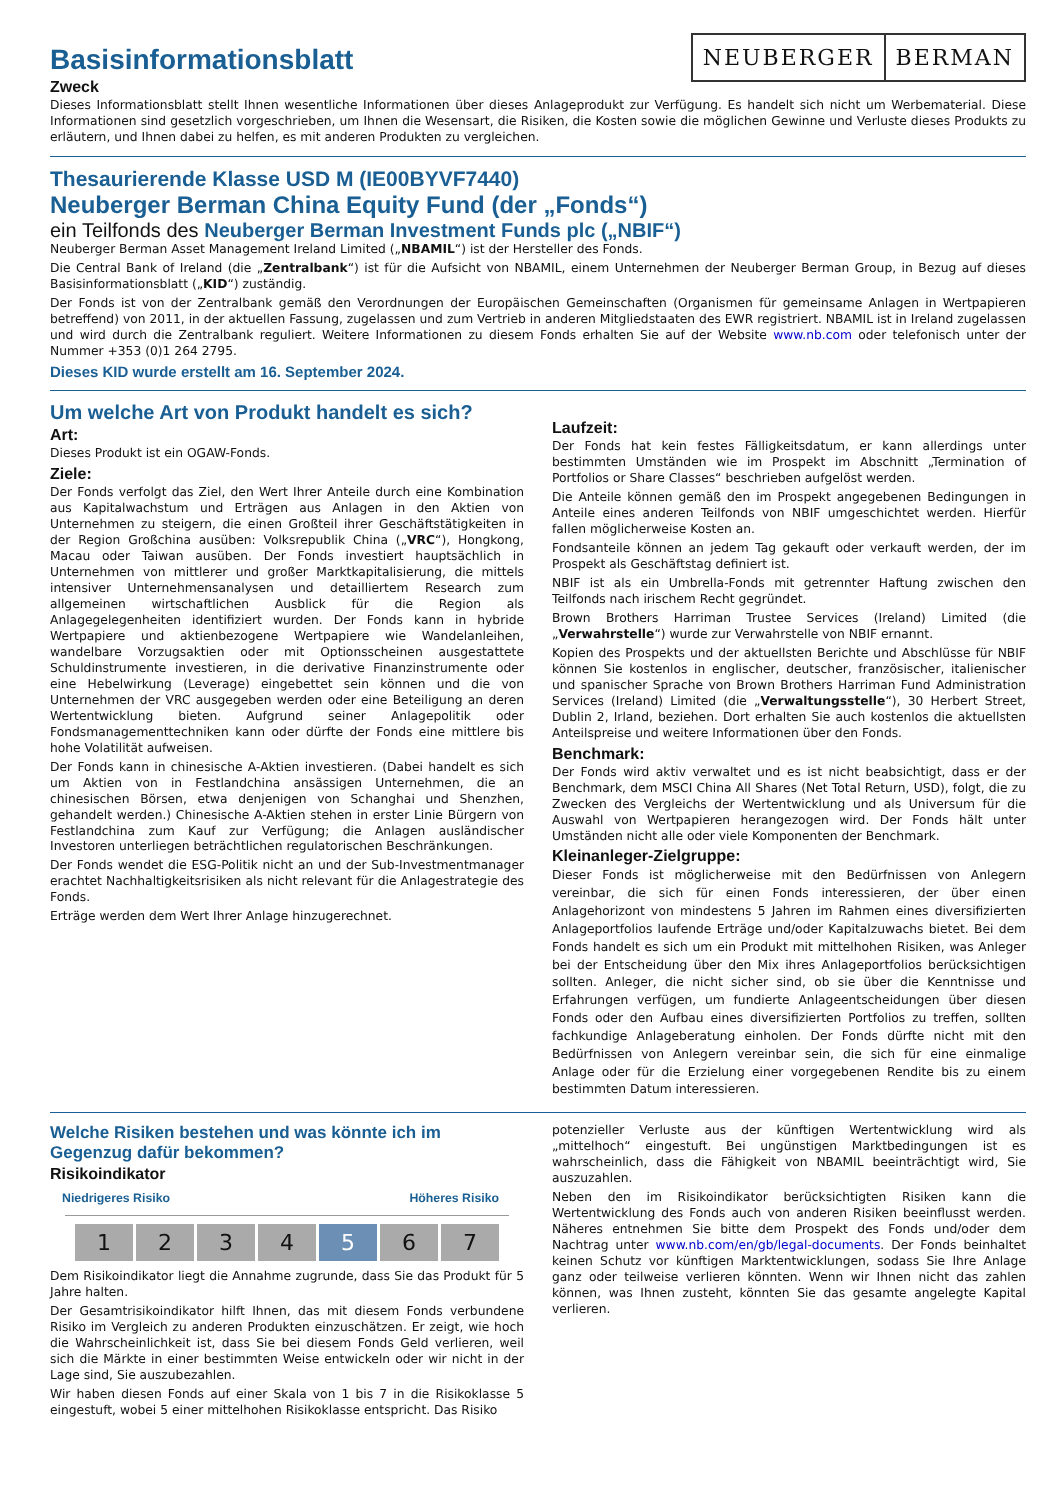NEUBERGER BERMAN
Basisinformationsblatt
Zweck
Dieses Informationsblatt stellt Ihnen wesentliche Informationen über dieses Anlageprodukt zur Verfügung. Es handelt sich nicht um Werbematerial. Diese Informationen sind gesetzlich vorgeschrieben, um Ihnen die Wesensart, die Risiken, die Kosten sowie die möglichen Gewinne und Verluste dieses Produkts zu erläutern, und Ihnen dabei zu helfen, es mit anderen Produkten zu vergleichen.
Thesaurierende Klasse USD M (IE00BYVF7440)
Neuberger Berman China Equity Fund (der „Fonds“)
ein Teilfonds des Neuberger Berman Investment Funds plc („NBIF“)
Neuberger Berman Asset Management Ireland Limited („NBAMIL“) ist der Hersteller des Fonds.
Die Central Bank of Ireland (die „Zentralbank“) ist für die Aufsicht von NBAMIL, einem Unternehmen der Neuberger Berman Group, in Bezug auf dieses Basisinformationsblatt („KID“) zuständig.
Der Fonds ist von der Zentralbank gemäß den Verordnungen der Europäischen Gemeinschaften (Organismen für gemeinsame Anlagen in Wertpapieren betreffend) von 2011, in der aktuellen Fassung, zugelassen und zum Vertrieb in anderen Mitgliedstaaten des EWR registriert. NBAMIL ist in Ireland zugelassen und wird durch die Zentralbank reguliert. Weitere Informationen zu diesem Fonds erhalten Sie auf der Website www.nb.com oder telefonisch unter der Nummer +353 (0)1 264 2795.
Dieses KID wurde erstellt am 16. September 2024.
Um welche Art von Produkt handelt es sich?
Art:
Dieses Produkt ist ein OGAW-Fonds.
Ziele:
Der Fonds verfolgt das Ziel, den Wert Ihrer Anteile durch eine Kombination aus Kapitalwachstum und Erträgen aus Anlagen in den Aktien von Unternehmen zu steigern, die einen Großteil ihrer Geschäftstätigkeiten in der Region Großchina ausüben: Volksrepublik China („VRC“), Hongkong, Macau oder Taiwan ausüben. Der Fonds investiert hauptsächlich in Unternehmen von mittlerer und großer Marktkapitalisierung, die mittels intensiver Unternehmensanalysen und detailliertem Research zum allgemeinen wirtschaftlichen Ausblick für die Region als Anlagegelegenheiten identifiziert wurden. Der Fonds kann in hybride Wertpapiere und aktienbezogene Wertpapiere wie Wandelanleihen, wandelbare Vorzugsaktien oder mit Optionsscheinen ausgestattete Schuldinstrumente investieren, in die derivative Finanzinstrumente oder eine Hebelwirkung (Leverage) eingebettet sein können und die von Unternehmen der VRC ausgegeben werden oder eine Beteiligung an deren Wertentwicklung bieten. Aufgrund seiner Anlagepolitik oder Fondsmanagementtechniken kann oder dürfte der Fonds eine mittlere bis hohe Volatilität aufweisen.
Der Fonds kann in chinesische A-Aktien investieren. (Dabei handelt es sich um Aktien von in Festlandchina ansässigen Unternehmen, die an chinesischen Börsen, etwa denjenigen von Schanghai und Shenzhen, gehandelt werden.) Chinesische A-Aktien stehen in erster Linie Bürgern von Festlandchina zum Kauf zur Verfügung; die Anlagen ausländischer Investoren unterliegen beträchtlichen regulatorischen Beschränkungen.
Der Fonds wendet die ESG-Politik nicht an und der Sub-Investmentmanager erachtet Nachhaltigkeitsrisiken als nicht relevant für die Anlagestrategie des Fonds.
Erträge werden dem Wert Ihrer Anlage hinzugerechnet.
Laufzeit:
Der Fonds hat kein festes Fälligkeitsdatum, er kann allerdings unter bestimmten Umständen wie im Prospekt im Abschnitt „Termination of Portfolios or Share Classes“ beschrieben aufgelöst werden.
Die Anteile können gemäß den im Prospekt angegebenen Bedingungen in Anteile eines anderen Teilfonds von NBIF umgeschichtet werden. Hierfür fallen möglicherweise Kosten an.
Fondsanteile können an jedem Tag gekauft oder verkauft werden, der im Prospekt als Geschäftstag definiert ist.
NBIF ist als ein Umbrella-Fonds mit getrennter Haftung zwischen den Teilfonds nach irischem Recht gegründet.
Brown Brothers Harriman Trustee Services (Ireland) Limited (die „Verwahrstelle“) wurde zur Verwahrstelle von NBIF ernannt.
Kopien des Prospekts und der aktuellsten Berichte und Abschlüsse für NBIF können Sie kostenlos in englischer, deutscher, französischer, italienischer und spanischer Sprache von Brown Brothers Harriman Fund Administration Services (Ireland) Limited (die „Verwaltungsstelle“), 30 Herbert Street, Dublin 2, Irland, beziehen. Dort erhalten Sie auch kostenlos die aktuellsten Anteilspreise und weitere Informationen über den Fonds.
Benchmark:
Der Fonds wird aktiv verwaltet und es ist nicht beabsichtigt, dass er der Benchmark, dem MSCI China All Shares (Net Total Return, USD), folgt, die zu Zwecken des Vergleichs der Wertentwicklung und als Universum für die Auswahl von Wertpapieren herangezogen wird. Der Fonds hält unter Umständen nicht alle oder viele Komponenten der Benchmark.
Kleinanleger-Zielgruppe:
Dieser Fonds ist möglicherweise mit den Bedürfnissen von Anlegern vereinbar, die sich für einen Fonds interessieren, der über einen Anlagehorizont von mindestens 5 Jahren im Rahmen eines diversifizierten Anlageportfolios laufende Erträge und/oder Kapitalzuwachs bietet. Bei dem Fonds handelt es sich um ein Produkt mit mittelhohen Risiken, was Anleger bei der Entscheidung über den Mix ihres Anlageportfolios berücksichtigen sollten. Anleger, die nicht sicher sind, ob sie über die Kenntnisse und Erfahrungen verfügen, um fundierte Anlageentscheidungen über diesen Fonds oder den Aufbau eines diversifizierten Portfolios zu treffen, sollten fachkundige Anlageberatung einholen. Der Fonds dürfte nicht mit den Bedürfnissen von Anlegern vereinbar sein, die sich für eine einmalige Anlage oder für die Erzielung einer vorgegebenen Rendite bis zu einem bestimmten Datum interessieren.
Welche Risiken bestehen und was könnte ich im Gegenzug dafür bekommen?
Risikoindikator
Niedrigeres Risiko Höheres Risiko
1 2 3 4 5 6 7
Dem Risikoindikator liegt die Annahme zugrunde, dass Sie das Produkt für 5 Jahre halten.
Der Gesamtrisikoindikator hilft Ihnen, das mit diesem Fonds verbundene Risiko im Vergleich zu anderen Produkten einzuschätzen. Er zeigt, wie hoch die Wahrscheinlichkeit ist, dass Sie bei diesem Fonds Geld verlieren, weil sich die Märkte in einer bestimmten Weise entwickeln oder wir nicht in der Lage sind, Sie auszubezahlen.
Wir haben diesen Fonds auf einer Skala von 1 bis 7 in die Risikoklasse 5 eingestuft, wobei 5 einer mittelhohen Risikoklasse entspricht. Das Risiko
potenzieller Verluste aus der künftigen Wertentwicklung wird als „mittelhoch“ eingestuft. Bei ungünstigen Marktbedingungen ist es wahrscheinlich, dass die Fähigkeit von NBAMIL beeinträchtigt wird, Sie auszuzahlen.
Neben den im Risikoindikator berücksichtigten Risiken kann die Wertentwicklung des Fonds auch von anderen Risiken beeinflusst werden. Näheres entnehmen Sie bitte dem Prospekt des Fonds und/oder dem Nachtrag unter www.nb.com/en/gb/legal-documents. Der Fonds beinhaltet keinen Schutz vor künftigen Marktentwicklungen, sodass Sie Ihre Anlage ganz oder teilweise verlieren könnten. Wenn wir Ihnen nicht das zahlen können, was Ihnen zusteht, könnten Sie das gesamte angelegte Kapital verlieren.